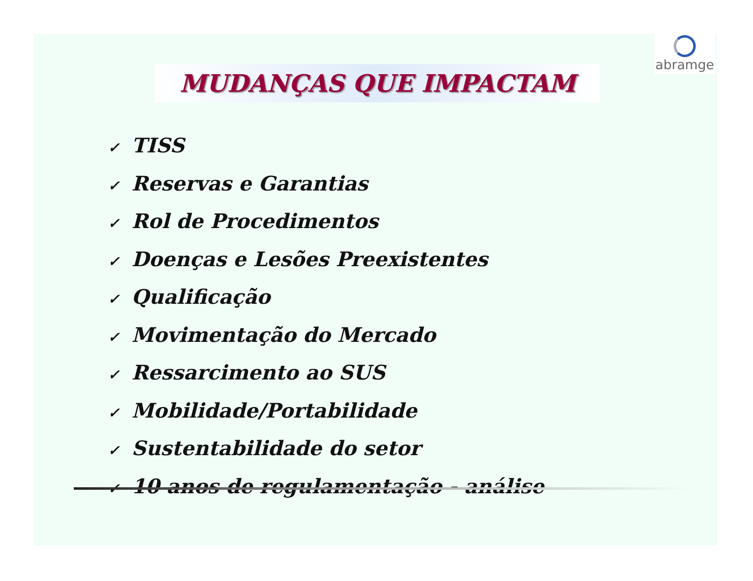abramge
MUDANÇAS QUE IMPACTAM
✓ TISS
✓ Reservas e Garantias
✓ Rol de Procedimentos
✓ Doenças e Lesões Preexistentes
✓ Qualificação
✓ Movimentação do Mercado
✓ Ressarcimento ao SUS
✓ Mobilidade/Portabilidade
✓ Sustentabilidade do setor
✓ 10 anos de regulamentação - análise